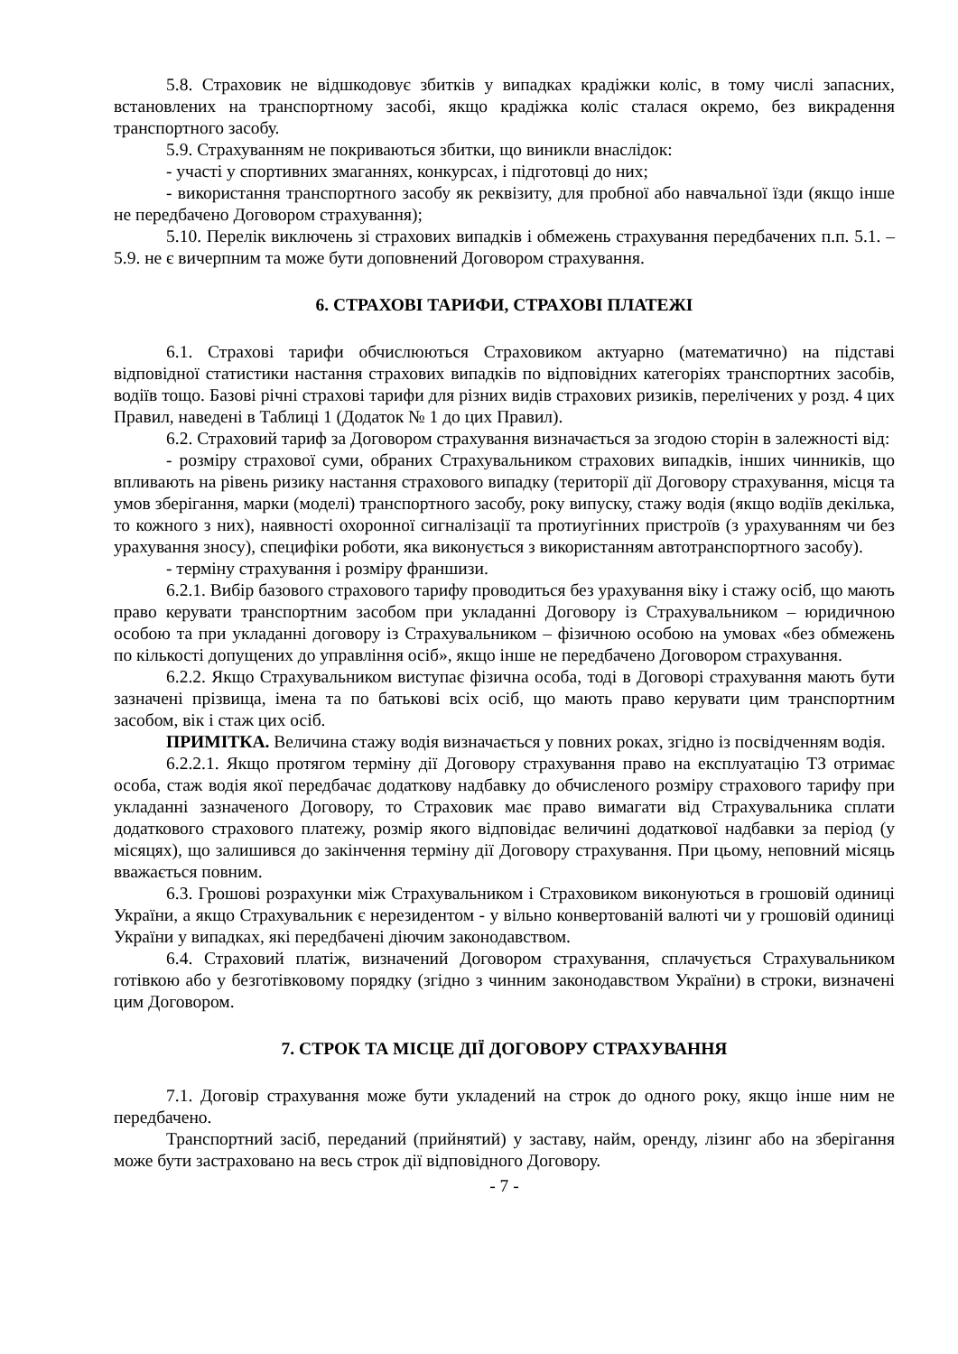5.8. Страховик не відшкодовує збитків у випадках крадіжки коліс, в тому числі запасних, встановлених на транспортному засобі, якщо крадіжка коліс сталася окремо, без викрадення транспортного засобу.
5.9. Страхуванням не покриваються збитки, що виникли внаслідок:
- участі у спортивних змаганнях, конкурсах, і підготовці до них;
- використання транспортного засобу як реквізиту, для пробної або навчальної їзди (якщо інше не передбачено Договором страхування);
5.10. Перелік виключень зі страхових випадків і обмежень страхування передбачених п.п. 5.1. – 5.9. не є вичерпним та може бути доповнений Договором страхування.
6. СТРАХОВІ ТАРИФИ, СТРАХОВІ ПЛАТЕЖІ
6.1. Страхові тарифи обчислюються Страховиком актуарно (математично) на підставі відповідної статистики настання страхових випадків по відповідних категоріях транспортних засобів, водіїв тощо. Базові річні страхові тарифи для різних видів страхових ризиків, перелічених у розд. 4 цих Правил, наведені в Таблиці 1 (Додаток № 1 до цих Правил).
6.2. Страховий тариф за Договором страхування визначається за згодою сторін в залежності від:
- розміру страхової суми, обраних Страхувальником страхових випадків, інших чинників, що впливають на рівень ризику настання страхового випадку (території дії Договору страхування, місця та умов зберігання, марки (моделі) транспортного засобу, року випуску, стажу водія (якщо водіїв декілька, то кожного з них), наявності охоронної сигналізації та протиугінних пристроїв (з урахуванням чи без урахування зносу), специфіки роботи, яка виконується з використанням автотранспортного засобу).
- терміну страхування і розміру франшизи.
6.2.1. Вибір базового страхового тарифу проводиться без урахування віку і стажу осіб, що мають право керувати транспортним засобом при укладанні Договору із Страхувальником – юридичною особою та при укладанні договору із Страхувальником – фізичною особою на умовах «без обмежень по кількості допущених до управління осіб», якщо інше не передбачено Договором страхування.
6.2.2. Якщо Страхувальником виступає фізична особа, тоді в Договорі страхування мають бути зазначені прізвища, імена та по батькові всіх осіб, що мають право керувати цим транспортним засобом, вік і стаж цих осіб.
ПРИМІТКА. Величина стажу водія визначається у повних роках, згідно із посвідченням водія.
6.2.2.1. Якщо протягом терміну дії Договору страхування право на експлуатацію ТЗ отримає особа, стаж водія якої передбачає додаткову надбавку до обчисленого розміру страхового тарифу при укладанні зазначеного Договору, то Страховик має право вимагати від Страхувальника сплати додаткового страхового платежу, розмір якого відповідає величині додаткової надбавки за період (у місяцях), що залишився до закінчення терміну дії Договору страхування. При цьому, неповний місяць вважається повним.
6.3. Грошові розрахунки між Страхувальником і Страховиком виконуються в грошовій одиниці України, а якщо Страхувальник є нерезидентом - у вільно конвертованій валюті чи у грошовій одиниці України у випадках, які передбачені діючим законодавством.
6.4. Страховий платіж, визначений Договором страхування, сплачується Страхувальником готівкою або у безготівковому порядку (згідно з чинним законодавством України) в строки, визначені цим Договором.
7. СТРОК ТА МІСЦЕ ДІЇ ДОГОВОРУ СТРАХУВАННЯ
7.1. Договір страхування може бути укладений на строк до одного року, якщо інше ним не передбачено.
Транспортний засіб, переданий (прийнятий) у заставу, найм, оренду, лізинг або на зберігання може бути застраховано на весь строк дії відповідного Договору.
- 7 -